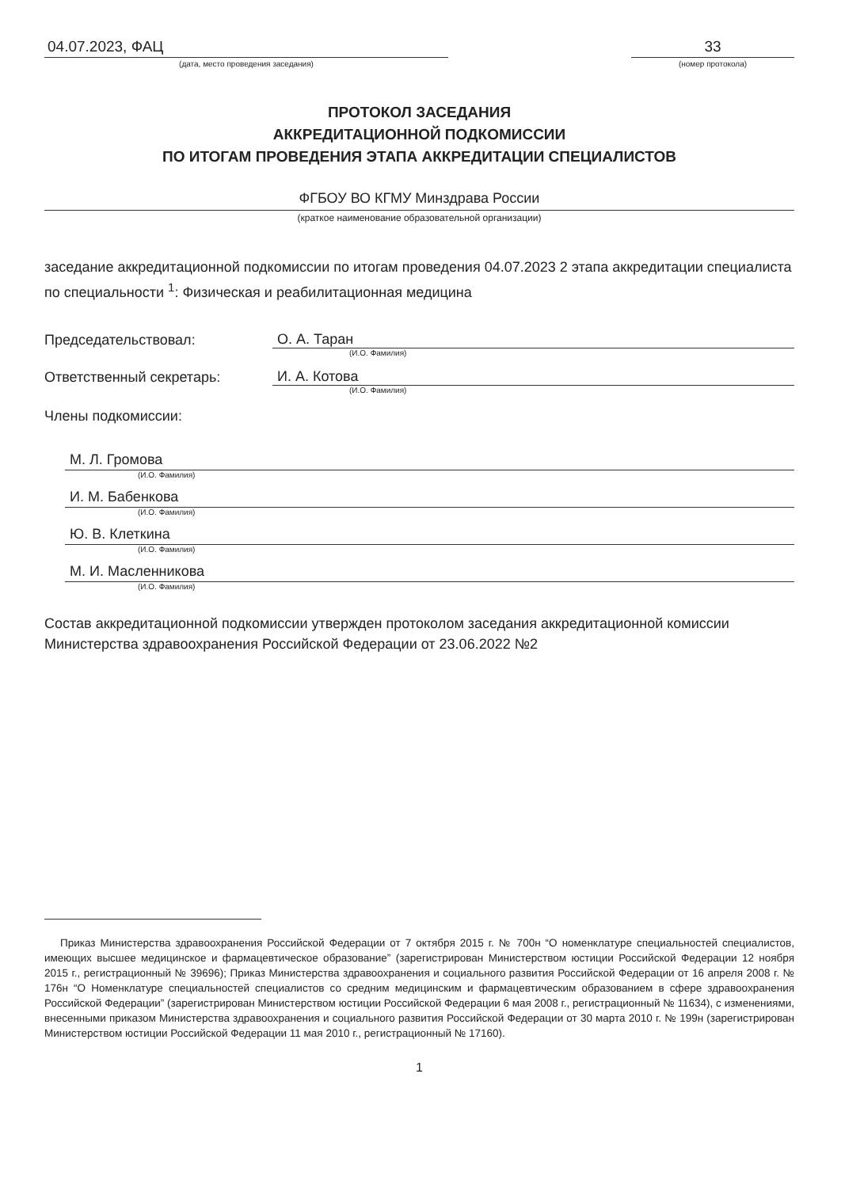04.07.2023, ФАЦ
(дата, место проведения заседания)
33
(номер протокола)
ПРОТОКОЛ ЗАСЕДАНИЯ
АККРЕДИТАЦИОННОЙ ПОДКОМИССИИ
ПО ИТОГАМ ПРОВЕДЕНИЯ ЭТАПА АККРЕДИТАЦИИ СПЕЦИАЛИСТОВ
ФГБОУ ВО КГМУ Минздрава России
(краткое наименование образовательной организации)
заседание аккредитационной подкомиссии по итогам проведения 04.07.2023 2 этапа аккредитации специалиста по специальности <sup>1</sup>: Физическая и реабилитационная медицина
Председательствовал: О. А. Таран
(И.О. Фамилия)
Ответственный секретарь: И. А. Котова
(И.О. Фамилия)
Члены подкомиссии:
М. Л. Громова
(И.О. Фамилия)
И. М. Бабенкова
(И.О. Фамилия)
Ю. В. Клеткина
(И.О. Фамилия)
М. И. Масленникова
(И.О. Фамилия)
Состав аккредитационной подкомиссии утвержден протоколом заседания аккредитационной комиссии Министерства здравоохранения Российской Федерации от 23.06.2022 №2
Приказ Министерства здравоохранения Российской Федерации от 7 октября 2015 г. № 700н “О номенклатуре специальностей специалистов, имеющих высшее медицинское и фармацевтическое образование” (зарегистрирован Министерством юстиции Российской Федерации 12 ноября 2015 г., регистрационный № 39696); Приказ Министерства здравоохранения и социального развития Российской Федерации от 16 апреля 2008 г. № 176н “О Номенклатуре специальностей специалистов со средним медицинским и фармацевтическим образованием в сфере здравоохранения Российской Федерации” (зарегистрирован Министерством юстиции Российской Федерации 6 мая 2008 г., регистрационный № 11634), с изменениями, внесенными приказом Министерства здравоохранения и социального развития Российской Федерации от 30 марта 2010 г. № 199н (зарегистрирован Министерством юстиции Российской Федерации 11 мая 2010 г., регистрационный № 17160).
1